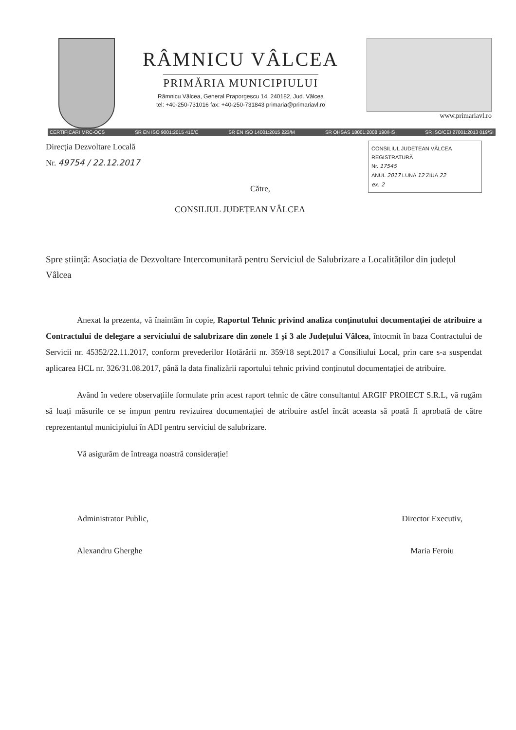RÂMNICU VÂLCEA
PRIMĂRIA MUNICIPIULUI
Râmnicu Vâlcea, General Praporgescu 14, 240182, Jud. Vâlcea
tel: +40-250-731016 fax: +40-250-731843 primaria@primariavl.ro
www.primariavl.ro
CERTIFICARI MRC-OCS SR EN ISO 9001:2015 410/C SR EN ISO 14001:2015 223/M SR OHSAS 18001:2008 190/HS SR ISO/CEI 27001:2013 019/SI
CONSILIUL JUDETEAN VÂLCEA
REGISTRATURĂ
Nr. 17545
ANUL 2017 LUNA 12 ZIUA 22
ex. 2
Direcția Dezvoltare Locală
Nr. 49754 / 22.12.2017
Către,
CONSILIUL JUDEȚEAN VÂLCEA
Spre știință: Asociația de Dezvoltare Intercomunitară pentru Serviciul de Salubrizare a Localităților din județul Vâlcea
Anexat la prezenta, vă înaintăm în copie, Raportul Tehnic privind analiza conținutului documentației de atribuire a Contractului de delegare a serviciului de salubrizare din zonele 1 și 3 ale Județului Vâlcea, întocmit în baza Contractului de Servicii nr. 45352/22.11.2017, conform prevederilor Hotărârii nr. 359/18 sept.2017 a Consiliului Local, prin care s-a suspendat aplicarea HCL nr. 326/31.08.2017, până la data finalizării raportului tehnic privind conținutul documentației de atribuire.
Având în vedere observațiile formulate prin acest raport tehnic de către consultantul ARGIF PROIECT S.R.L, vă rugăm să luați măsurile ce se impun pentru revizuirea documentației de atribuire astfel încât aceasta să poată fi aprobată de către reprezentantul municipiului în ADI pentru serviciul de salubrizare.
Vă asigurăm de întreaga noastră considerație!
Administrator Public,
Alexandru Gherghe
Director Executiv,
Maria Feroiu